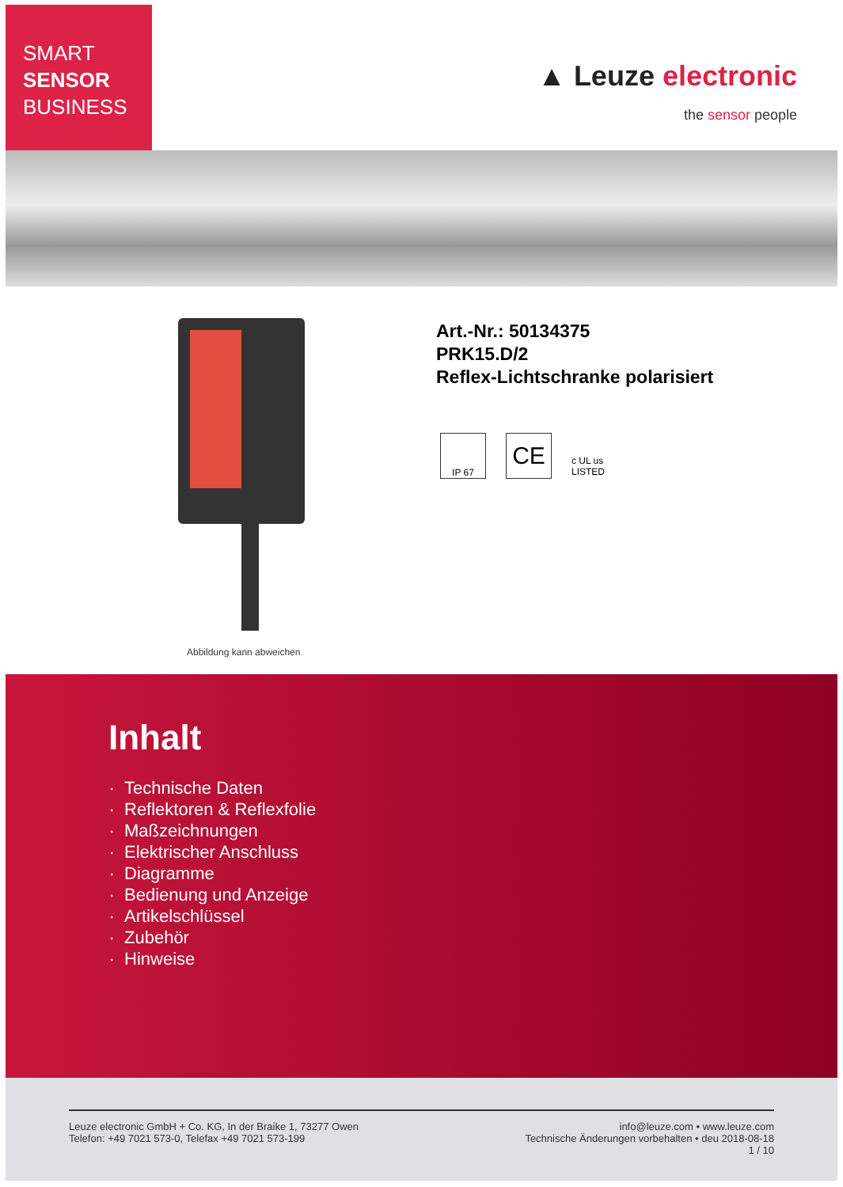SMART
SENSOR
BUSINESS
▲ Leuze electronic
the sensor people
Abbildung kann abweichen
Art.-Nr.: 50134375
PRK15.D/2
Reflex-Lichtschranke polarisiert
IP 67
CE
c UL us LISTED
Inhalt
Technische Daten
Reflektoren & Reflexfolie
Maßzeichnungen
Elektrischer Anschluss
Diagramme
Bedienung und Anzeige
Artikelschlüssel
Zubehör
Hinweise
Leuze electronic GmbH + Co. KG, In der Braike 1, 73277 Owen
Telefon: +49 7021 573-0, Telefax +49 7021 573-199
info@leuze.com • www.leuze.com
Technische Änderungen vorbehalten • deu 2018-08-18
1 / 10